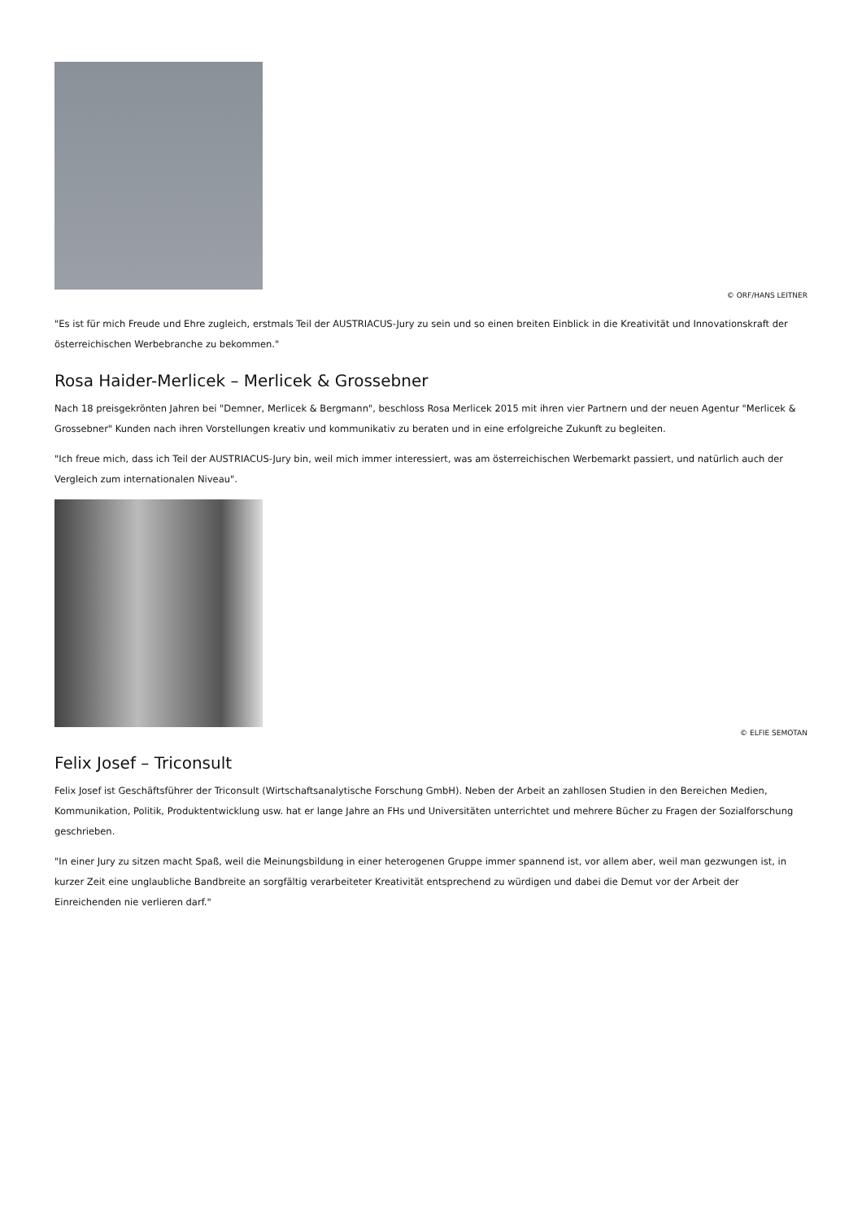© ORF/HANS LEITNER
"Es ist für mich Freude und Ehre zugleich, erstmals Teil der AUSTRIACUS-Jury zu sein und so einen breiten Einblick in die Kreativität und Innovationskraft der österreichischen Werbebranche zu bekommen."
Rosa Haider-Merlicek – Merlicek & Grossebner
Nach 18 preisgekrönten Jahren bei "Demner, Merlicek & Bergmann", beschloss Rosa Merlicek 2015 mit ihren vier Partnern und der neuen Agentur "Merlicek & Grossebner" Kunden nach ihren Vorstellungen kreativ und kommunikativ zu beraten und in eine erfolgreiche Zukunft zu begleiten.
"Ich freue mich, dass ich Teil der AUSTRIACUS-Jury bin, weil mich immer interessiert, was am österreichischen Werbemarkt passiert, und natürlich auch der Vergleich zum internationalen Niveau".
© ELFIE SEMOTAN
Felix Josef – Triconsult
Felix Josef ist Geschäftsführer der Triconsult (Wirtschaftsanalytische Forschung GmbH). Neben der Arbeit an zahllosen Studien in den Bereichen Medien, Kommunikation, Politik, Produktentwicklung usw. hat er lange Jahre an FHs und Universitäten unterrichtet und mehrere Bücher zu Fragen der Sozialforschung geschrieben.
"In einer Jury zu sitzen macht Spaß, weil die Meinungsbildung in einer heterogenen Gruppe immer spannend ist, vor allem aber, weil man gezwungen ist, in kurzer Zeit eine unglaubliche Bandbreite an sorgfältig verarbeiteter Kreativität entsprechend zu würdigen und dabei die Demut vor der Arbeit der Einreichenden nie verlieren darf."